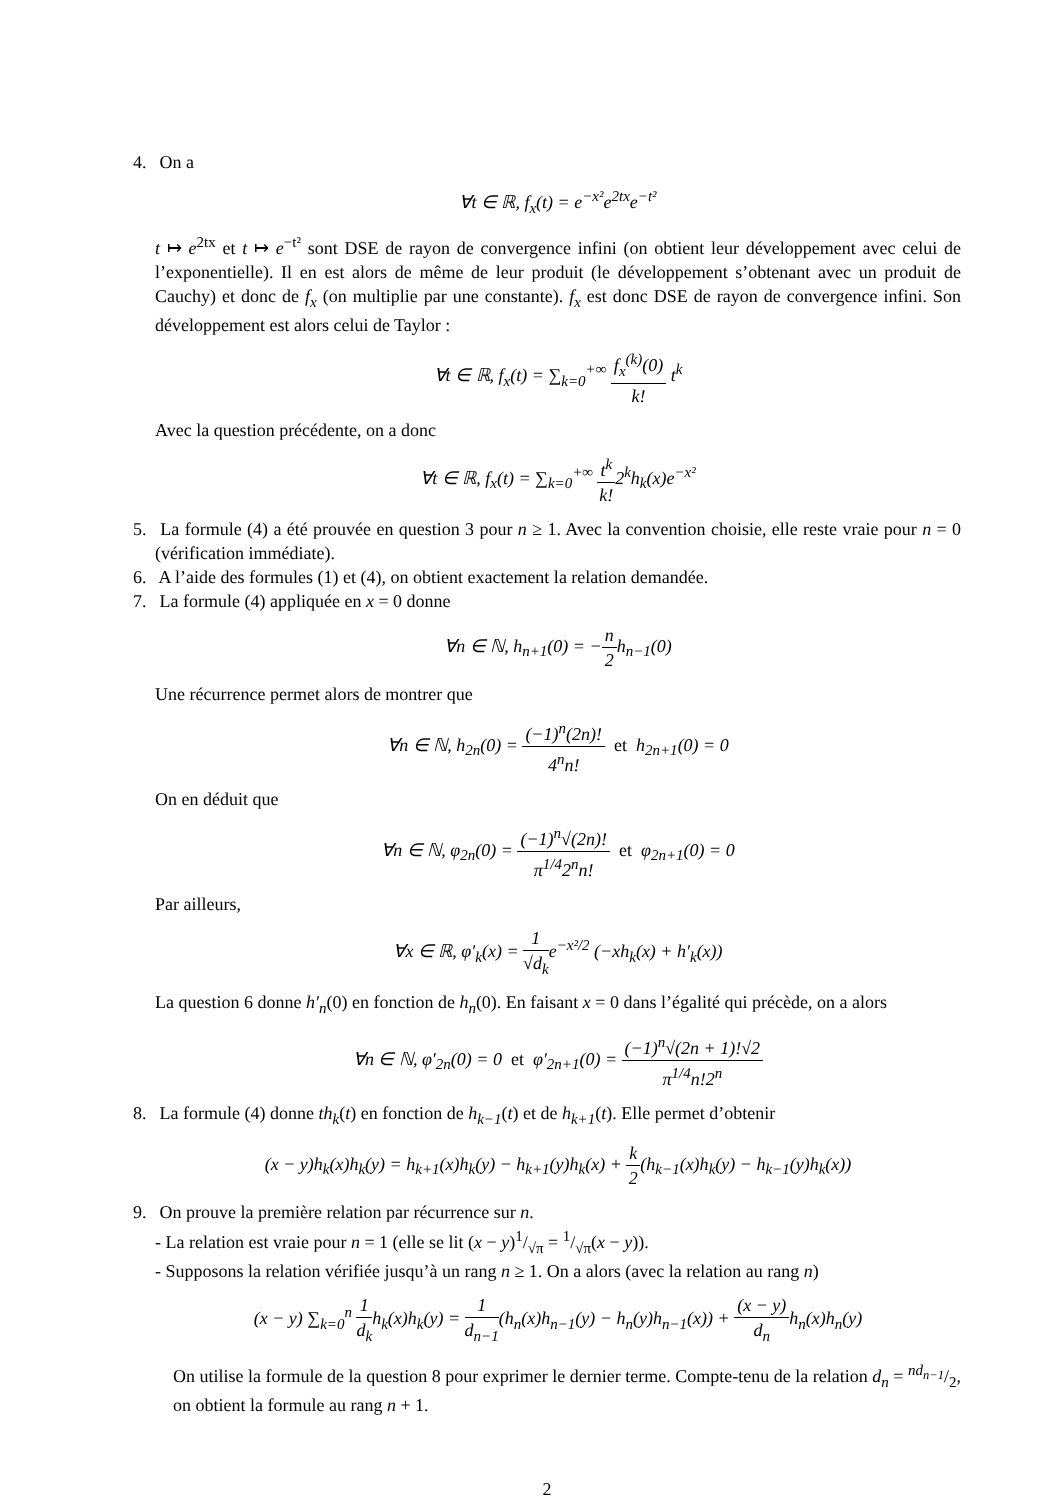4. On a
∀t ∈ ℝ, f<sub>x</sub>(t) = e<sup>−x²</sup>e<sup>2tx</sup>e<sup>−t²</sup>
t ↦ e<sup>2tx</sup> et t ↦ e<sup>−t²</sup> sont DSE de rayon de convergence infini (on obtient leur développement avec celui de l’exponentielle). Il en est alors de même de leur produit (le développement s’obtenant avec un produit de Cauchy) et donc de f<sub>x</sub> (on multiplie par une constante). f<sub>x</sub> est donc DSE de rayon de convergence infini. Son développement est alors celui de Taylor :
∀t ∈ ℝ, f<sub>x</sub>(t) = ∑<sub>k=0</sub><sup>+∞</sup> f<sub>x</sub><sup>(k)</sup>(0) k! t<sup>k</sup>
Avec la question précédente, on a donc
∀t ∈ ℝ, f<sub>x</sub>(t) = ∑<sub>k=0</sub><sup>+∞</sup> t<sup>k</sup> k!2<sup>k</sup>h<sub>k</sub>(x)e<sup>−x²</sup>
5. La formule (4) a été prouvée en question 3 pour n ≥ 1. Avec la convention choisie, elle reste vraie pour n = 0 (vérification immédiate).
6. A l’aide des formules (1) et (4), on obtient exactement la relation demandée.
7. La formule (4) appliquée en x = 0 donne
∀n ∈ ℕ, h<sub>n+1</sub>(0) = −n 2h<sub>n−1</sub>(0)
Une récurrence permet alors de montrer que
∀n ∈ ℕ, h<sub>2n</sub>(0) = (−1)<sup>n</sup>(2n)! 4<sup>n</sup>n! et h<sub>2n+1</sub>(0) = 0
On en déduit que
∀n ∈ ℕ, φ<sub>2n</sub>(0) = (−1)<sup>n</sup>√(2n)! π<sup>1/4</sup>2<sup>n</sup>n! et φ<sub>2n+1</sub>(0) = 0
Par ailleurs,
∀x ∈ ℝ, φ′<sub>k</sub>(x) = 1 √d<sub>k</sub>e<sup>−x²/2</sup> (−xh<sub>k</sub>(x) + h′<sub>k</sub>(x))
La question 6 donne h′<sub>n</sub>(0) en fonction de h<sub>n</sub>(0). En faisant x = 0 dans l’égalité qui précède, on a alors
∀n ∈ ℕ, φ′<sub>2n</sub>(0) = 0 et φ′<sub>2n+1</sub>(0) = (−1)<sup>n</sup>√(2n + 1)!√2 π<sup>1/4</sup>n!2<sup>n</sup>
8. La formule (4) donne th<sub>k</sub>(t) en fonction de h<sub>k−1</sub>(t) et de h<sub>k+1</sub>(t). Elle permet d’obtenir
(x − y)h<sub>k</sub>(x)h<sub>k</sub>(y) = h<sub>k+1</sub>(x)h<sub>k</sub>(y) − h<sub>k+1</sub>(y)h<sub>k</sub>(x) + k 2(h<sub>k−1</sub>(x)h<sub>k</sub>(y) − h<sub>k−1</sub>(y)h<sub>k</sub>(x))
9. On prouve la première relation par récurrence sur n.
- La relation est vraie pour n = 1 (elle se lit (x − y)1/√π = 1/√π(x − y)).
- Supposons la relation vérifiée jusqu’à un rang n ≥ 1. On a alors (avec la relation au rang n)
(x − y) ∑<sub>k=0</sub><sup>n</sup> 1 d<sub>k</sub>h<sub>k</sub>(x)h<sub>k</sub>(y) = 1 d<sub>n−1</sub>(h<sub>n</sub>(x)h<sub>n−1</sub>(y) − h<sub>n</sub>(y)h<sub>n−1</sub>(x)) + (x − y) d<sub>n</sub>h<sub>n</sub>(x)h<sub>n</sub>(y)
On utilise la formule de la question 8 pour exprimer le dernier terme. Compte-tenu de la relation d<sub>n</sub> = nd<sub>n−1</sub>/2, on obtient la formule au rang n + 1.
2